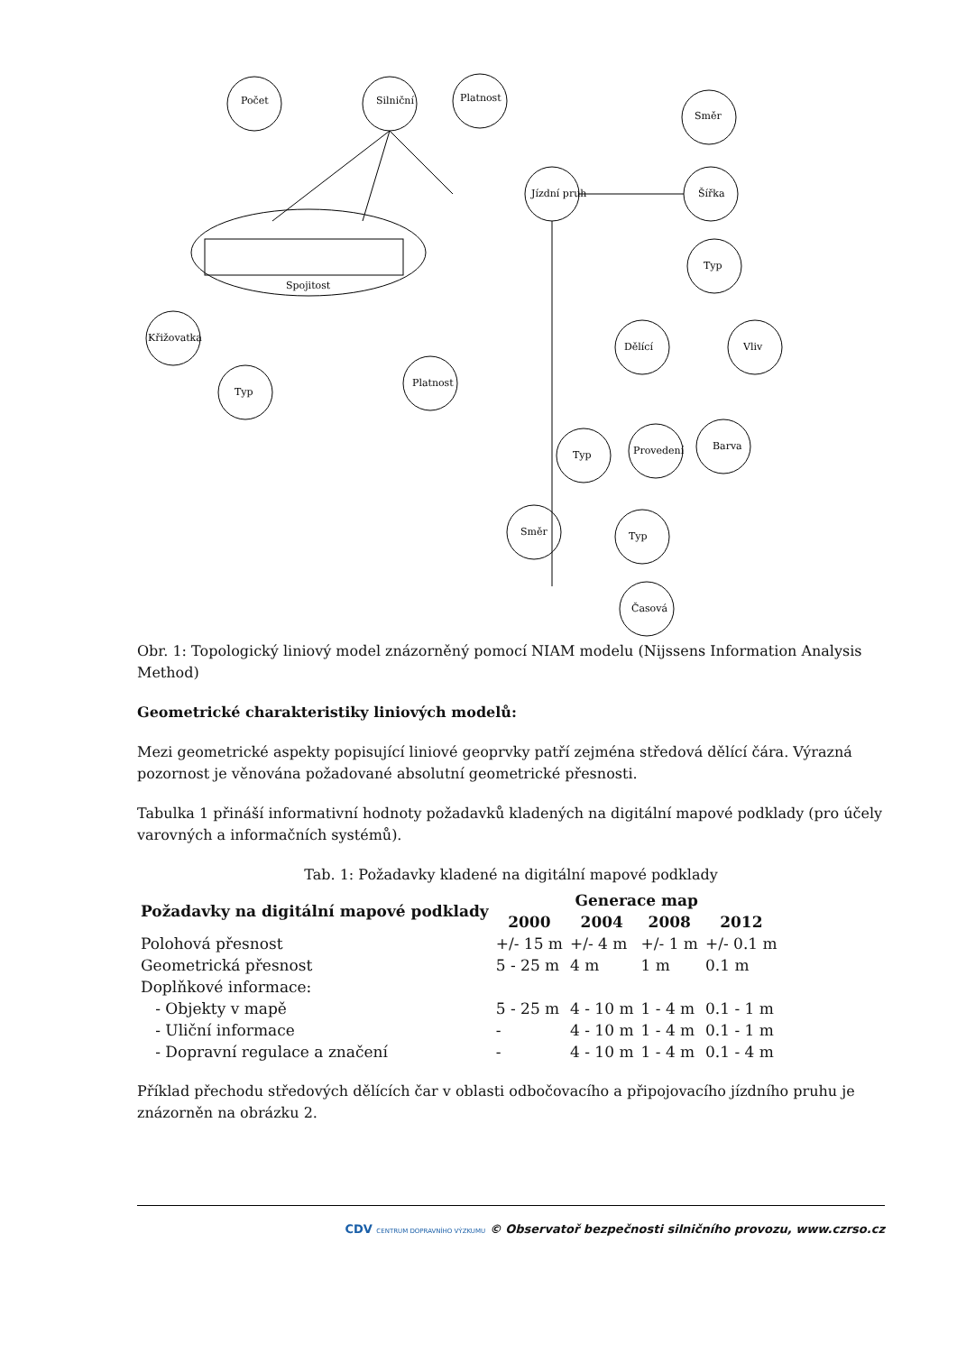Počet
Silniční
Platnost
Směr
Jízdní pruh
Šířka
Typ
Křižovatka
Typ
Platnost
Dělící
Vliv
Typ
Provedení
Barva
Směr
Typ
Časová
Spojitost
Obr. 1: Topologický liniový model znázorněný pomocí NIAM modelu (Nijssens Information Analysis Method)
Geometrické charakteristiky liniových modelů:
Mezi geometrické aspekty popisující liniové geoprvky patří zejména středová dělící čára. Výrazná pozornost je věnována požadované absolutní geometrické přesnosti.
Tabulka 1 přináší informativní hodnoty požadavků kladených na digitální mapové podklady (pro účely varovných a informačních systémů).
Tab. 1: Požadavky kladené na digitální mapové podklady
| Požadavky na digitální mapové podklady | Generace map | | | |
| --- | --- | --- | --- | --- |
| | 2000 | 2004 | 2008 | 2012 |
| Polohová přesnost | +/- 15 m | +/- 4 m | +/- 1 m | +/- 0.1 m |
| Geometrická přesnost | 5 - 25 m | 4 m | 1 m | 0.1 m |
| Doplňkové informace: | | | | |
| - Objekty v mapě | 5 - 25 m | 4 - 10 m | 1 - 4 m | 0.1 - 1 m |
| - Uliční informace | - | 4 - 10 m | 1 - 4 m | 0.1 - 1 m |
| - Dopravní regulace a značení | - | 4 - 10 m | 1 - 4 m | 0.1 - 4 m |
Příklad přechodu středových dělících čar v oblasti odbočovacího a připojovacího jízdního pruhu je znázorněn na obrázku 2.
CDV CENTRUM DOPRAVNÍHO VÝZKUMU © Observatoř bezpečnosti silničního provozu, www.czrso.cz